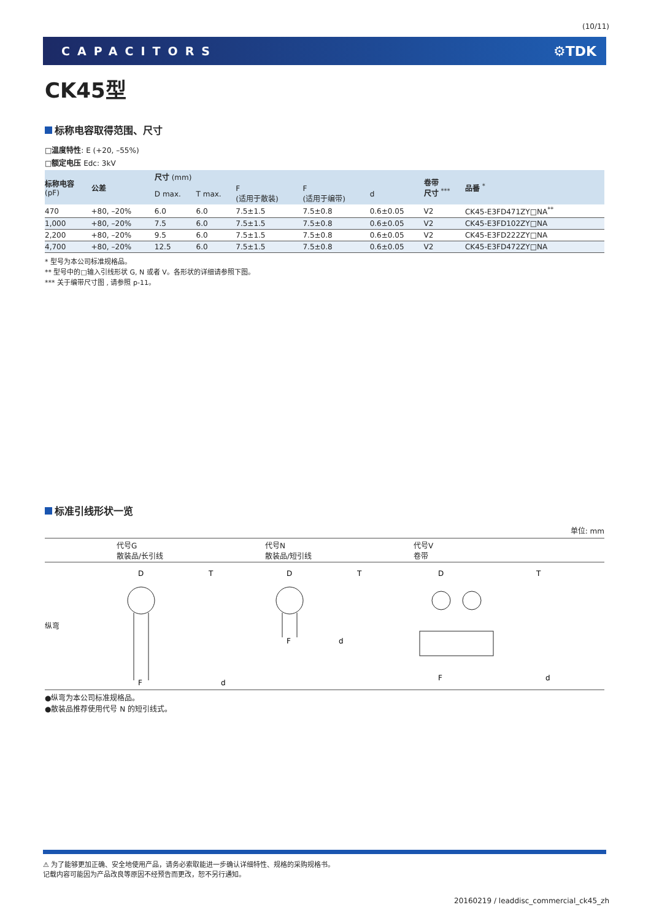(10/11)
CAPACITORS ⚙TDK
CK45型
标称电容取得范围、尺寸
□温度特性: E (+20, –55%)
□额定电压 Edc: 3kV
| 标称电容 (pF) | 公差 | 尺寸 (mm) | | | | | 卷带 尺寸 <sup>***</sup> | 品番 <sup>*</sup> |
| --- | --- | --- | --- | --- | --- | --- | --- | --- |
| | | D max. | T max. | F (适用于散装) | F (适用于编带) | d | | |
| 470 | +80, –20% | 6.0 | 6.0 | 7.5±1.5 | 7.5±0.8 | 0.6±0.05 | V2 | CK45-E3FD471ZY□NA<sup>**</sup> |
| 1,000 | +80, –20% | 7.5 | 6.0 | 7.5±1.5 | 7.5±0.8 | 0.6±0.05 | V2 | CK45-E3FD102ZY□NA |
| 2,200 | +80, –20% | 9.5 | 6.0 | 7.5±1.5 | 7.5±0.8 | 0.6±0.05 | V2 | CK45-E3FD222ZY□NA |
| 4,700 | +80, –20% | 12.5 | 6.0 | 7.5±1.5 | 7.5±0.8 | 0.6±0.05 | V2 | CK45-E3FD472ZY□NA |
* 型号为本公司标准规格品。
** 型号中的□输入引线形状 G, N 或者 V。各形状的详细请参照下图。
*** 关于编带尺寸图 , 请参照 p-11。
标准引线形状一览
单位: mm
代号G
散装品/长引线
代号N
散装品/短引线
代号V
卷带
纵弯
D
F
T
d
D
F
T
d
D
F
T
d
●纵弯为本公司标准规格品。
●散装品推荐使用代号 N 的短引线式。
⚠ 为了能够更加正确、安全地使用产品，请务必索取能进一步确认详细特性、规格的采购规格书。
记载内容可能因为产品改良等原因不经预告而更改，恕不另行通知。
20160219 / leaddisc_commercial_ck45_zh